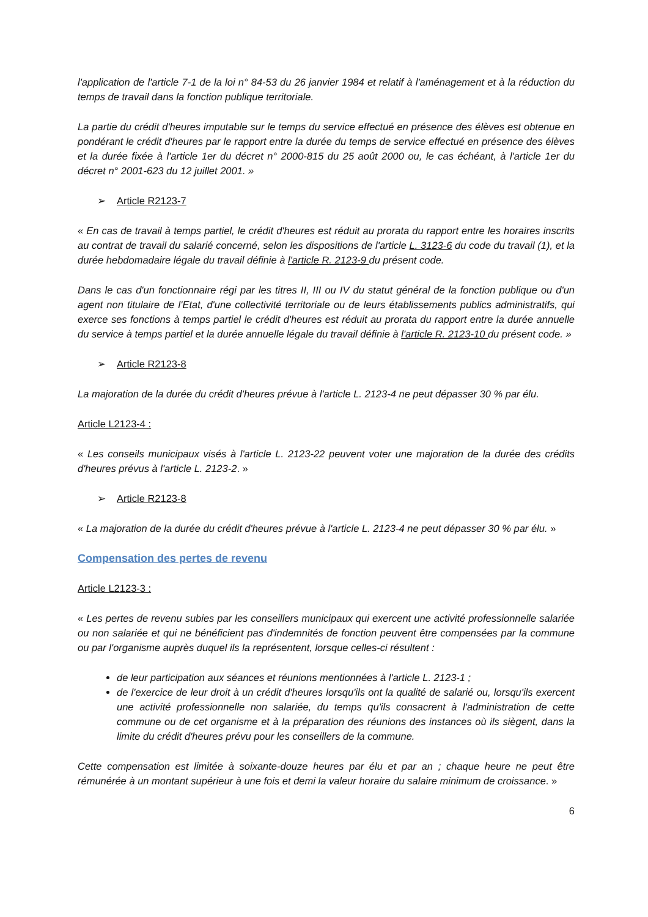l'application de l'article 7-1 de la loi n° 84-53 du 26 janvier 1984 et relatif à l'aménagement et à la réduction du temps de travail dans la fonction publique territoriale.
La partie du crédit d'heures imputable sur le temps du service effectué en présence des élèves est obtenue en pondérant le crédit d'heures par le rapport entre la durée du temps de service effectué en présence des élèves et la durée fixée à l'article 1er du décret n° 2000-815 du 25 août 2000 ou, le cas échéant, à l'article 1er du décret n° 2001-623 du 12 juillet 2001. »
➢ Article R2123-7
« En cas de travail à temps partiel, le crédit d'heures est réduit au prorata du rapport entre les horaires inscrits au contrat de travail du salarié concerné, selon les dispositions de l'article L. 3123-6 du code du travail (1), et la durée hebdomadaire légale du travail définie à l'article R. 2123-9 du présent code.
Dans le cas d'un fonctionnaire régi par les titres II, III ou IV du statut général de la fonction publique ou d'un agent non titulaire de l'Etat, d'une collectivité territoriale ou de leurs établissements publics administratifs, qui exerce ses fonctions à temps partiel le crédit d'heures est réduit au prorata du rapport entre la durée annuelle du service à temps partiel et la durée annuelle légale du travail définie à l'article R. 2123-10 du présent code. »
➢ Article R2123-8
La majoration de la durée du crédit d'heures prévue à l'article L. 2123-4 ne peut dépasser 30 % par élu.
Article L2123-4 :
« Les conseils municipaux visés à l'article L. 2123-22 peuvent voter une majoration de la durée des crédits d'heures prévus à l'article L. 2123-2. »
➢ Article R2123-8
« La majoration de la durée du crédit d'heures prévue à l'article L. 2123-4 ne peut dépasser 30 % par élu. »
Compensation des pertes de revenu
Article L2123-3 :
« Les pertes de revenu subies par les conseillers municipaux qui exercent une activité professionnelle salariée ou non salariée et qui ne bénéficient pas d'indemnités de fonction peuvent être compensées par la commune ou par l'organisme auprès duquel ils la représentent, lorsque celles-ci résultent :
de leur participation aux séances et réunions mentionnées à l'article L. 2123-1 ;
de l'exercice de leur droit à un crédit d'heures lorsqu'ils ont la qualité de salarié ou, lorsqu'ils exercent une activité professionnelle non salariée, du temps qu'ils consacrent à l'administration de cette commune ou de cet organisme et à la préparation des réunions des instances où ils siègent, dans la limite du crédit d'heures prévu pour les conseillers de la commune.
Cette compensation est limitée à soixante-douze heures par élu et par an ; chaque heure ne peut être rémunérée à un montant supérieur à une fois et demi la valeur horaire du salaire minimum de croissance. »
6